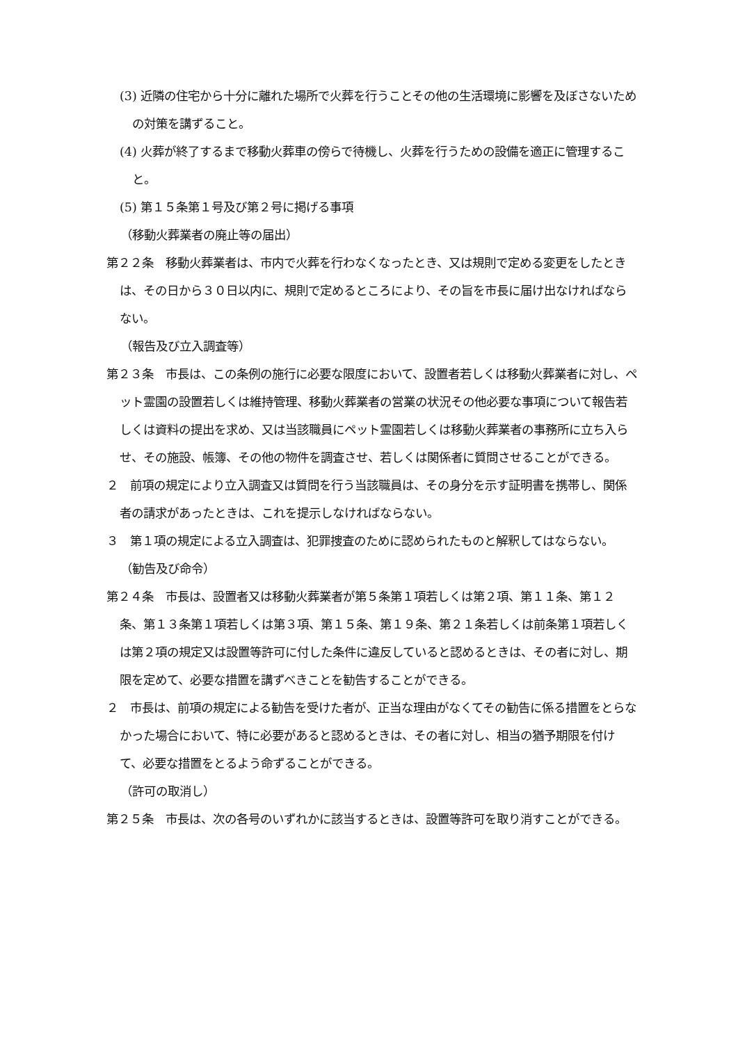(3) 近隣の住宅から十分に離れた場所で火葬を行うことその他の生活環境に影響を及ぼさないための対策を講ずること。
(4) 火葬が終了するまで移動火葬車の傍らで待機し、火葬を行うための設備を適正に管理すること。
(5) 第１５条第１号及び第２号に掲げる事項
（移動火葬業者の廃止等の届出）
第２２条　移動火葬業者は、市内で火葬を行わなくなったとき、又は規則で定める変更をしたときは、その日から３０日以内に、規則で定めるところにより、その旨を市長に届け出なければならない。
（報告及び立入調査等）
第２３条　市長は、この条例の施行に必要な限度において、設置者若しくは移動火葬業者に対し、ペット霊園の設置若しくは維持管理、移動火葬業者の営業の状況その他必要な事項について報告若しくは資料の提出を求め、又は当該職員にペット霊園若しくは移動火葬業者の事務所に立ち入らせ、その施設、帳簿、その他の物件を調査させ、若しくは関係者に質問させることができる。
２　前項の規定により立入調査又は質問を行う当該職員は、その身分を示す証明書を携帯し、関係者の請求があったときは、これを提示しなければならない。
３　第１項の規定による立入調査は、犯罪捜査のために認められたものと解釈してはならない。
（勧告及び命令）
第２４条　市長は、設置者又は移動火葬業者が第５条第１項若しくは第２項、第１１条、第１２条、第１３条第１項若しくは第３項、第１５条、第１９条、第２１条若しくは前条第１項若しくは第２項の規定又は設置等許可に付した条件に違反していると認めるときは、その者に対し、期限を定めて、必要な措置を講ずべきことを勧告することができる。
２　市長は、前項の規定による勧告を受けた者が、正当な理由がなくてその勧告に係る措置をとらなかった場合において、特に必要があると認めるときは、その者に対し、相当の猶予期限を付けて、必要な措置をとるよう命ずることができる。
（許可の取消し）
第２５条　市長は、次の各号のいずれかに該当するときは、設置等許可を取り消すことができる。